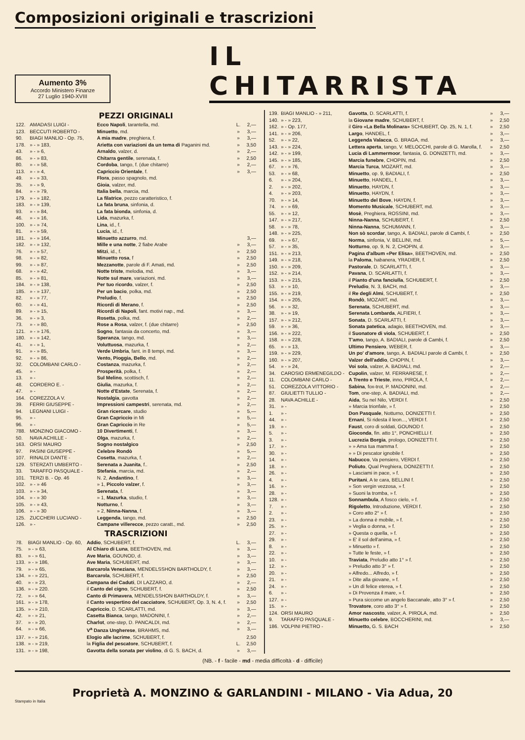Composizioni originali e trascrizioni
Aumento 3%
Accordo Ministero Finanze
27 Luglio 1940-XVIII
IL CHITARRISTA
PEZZI ORIGINALI
| 122. | AMADASI LUIGI - | Ecco Napoli , tarantella, md. | L. | 2,— |
| 123. | BECCUTI ROBERTO - | Minuetto , md. | » | 3,— |
| 90. | BIAGI MANLIO - Op. 75, | A mia madre , preghiera, f. | » | 3,— |
| 178. | » - » 183, | Arietta con variazioni da un tema di Paganini md. | » | 3,50 |
| 43. | » - » 6, | Arnaldo , valzer, d. | » | 2,— |
| 86. | » - » 83, | Chitarra gentile , serenata, f. | » | 2,50 |
| 80. | » - » 58, | Cordoba , tango, f. (due chitarre) | » | 2,— |
| 113. | » - » 4, | Capriccio Orientale , f. | » | 3,— |
| 49. | » - » 33, | Flora , passo spagnolo, md. | | |
| 35. | » - » 9, | Gioia , valzer, md. | | |
| 84. | » - » 79, | Italia bella , marcia, md. | | |
| 179. | » - » 182, | La filatrice , pezzo caratteristico, f. | | |
| 183. | » - » 139, | La fata bruna , sinfonia, d. | | |
| 93. | » - » 84, | La fata bionda , sinfonia, d. | | |
| 46. | » - » 16, | Lida , mazurka, f. | | |
| 100. | » - » 74, | Lina , id., f. | | |
| 81. | » - » 59, | Lucia , id., f. | | |
| 181. | » - » 164, | Minuetto azzurro , md. | | 3,— |
| 182. | » - » 132, | Mille e una notte , 2 fiabe Arabe | » | 3,— |
| 76. | » - » 57, | Mitzi , id., f. | » | 2,50 |
| 98. | » - » 82, | Minuetto rosa , f | » | 2,50 |
| 99. | » - » 87, | Mezzanotte , parole di F. Amati, md. | » | 2,50 |
| 68. | » - » 42, | Notte triste , melodia, md. | » | 3,— |
| 85. | » - » 81, | Notte sul mare , variazioni, md. | » | 3,— |
| 184. | » - » 138, | Per tuo ricordo , valzer, f. | » | 2,50 |
| 185. | » - » 137, | Per un bacio , polka, md. | » | 2,50 |
| 82. | » - » 77, | Preludio , f. | » | 2,50 |
| 60. | » - » 41, | Ricordi di Merano , f. | » | 2,50 |
| 89. | » - » 15, | Ricordi di Napoli , fant. motivi nap., md. | » | 3,— |
| 36. | » - » 3, | Rosetta , polka, md. | » | 2,— |
| 73. | » - » 80, | Rose a Rosa , valzer, f. (due chitarre) | » | 2,50 |
| 121. | » - » 176, | Sogno , fantasia da concerto, md. | » | 3,— |
| 180. | » - » 142, | Speranza , tango, md. | » | 3,— |
| 41. | » - » 1, | Voluttuosa , mazurka, f. | » | 2,— |
| 91. | » - » 85, | Verde Umbria , fant. in 8 tempi, md. | » | 3,— |
| 92. | » - » 86, | Vento, Pioggia, Bello , md. | » | 2,— |
| 32. | COLOMBANI CARLO - | Costanza , mazurka, f. | » | 2,— |
| 45. | » - | Prosperità , polka, f. | » | 2,— |
| 13. | » - | Sul Melino , scottisch, f. | » | 2,— |
| 48. | CORDERO E. - | Giulia , mazurka, f. | » | 2,— |
| 47. | » - | Notte d'Estate , Serenata, f. | » | 2,— |
| 164. | COREZZOLA V. | Nostalgia , gavotta | » | 2,— |
| 39. | FERRI GIUSEPPE - | Impressioni campestri , serenata, md. | » | 2,— |
| 94. | LEGNANI LUIGI - | Gran ricercare , studio | » | 5,— |
| 95. | » - | Gran Capriccio in Mi | » | 5,— |
| 96. | » - | Gran Capriccio in Re | » | 5,— |
| 788. | MONZINO GIACOMO - | 10 Divertimenti , f. | » | 3,— |
| 50. | NAVA ACHILLE - | Olga , mazurka, f. | » | 2,— |
| 163. | ORSI MAURO | Sogno nostalgico | » | 2,50 |
| 97. | PASINI GIUSEPPE - | Celebre Rondò | » | 5,— |
| 107. | RINALDI DANTE - | Cosetta , mazurka, f. | » | 2,— |
| 129. | STERZATI UMBERTO - | Serenata a Juanita , f.. | » | 2,50 |
| 33. | TARAFFO PASQUALE - | Stefania , marcia, md. | » | 2,— |
| 101. | TERZI B. - Op. 46 | N. 2, Andantino , f. | » | 3,— |
| 102. | » - » 46 | » 1, Piccolo valzer , f. | » | 3,— |
| 103. | » - » 34, | Serenata , f. | » | 3,— |
| 104. | » - » 30 | » 1, Mazurka , studio, f. | » | 3,— |
| 105. | » - » 43, | Notturno , f. | » | 3,— |
| 106. | » - » 30 | » 2, Ninna-Nanna , f. | » | 3,— |
| 125. | ZUCCHERI LUCIANO - | Leggenda , tango, md. | » | 2,50 |
| 126. | » - | Campane villerecce , pezzo caratt., md. | » | 2,50 |
TRASCRIZIONI
| 78. | BIAGI MANLIO - Op. 60, | Addio , SCHUBERT, f. | L. | 3,— |
| 75. | » - » 63, | Al Chiaro di Luna , BEETHOVEN, md. | » | 3,— |
| 83. | » - » 61, | Ave Maria , GOUNOD, d. | » | 3,— |
| 133. | » - » 186, | Ave Maria , SCHUBERT, md. | » | 3,— |
| 79. | » - » 65, | Barcarola Veneziana , MENDELSSHON BARTHOLDY, f. | » | 3,— |
| 134. | » - » 221, | Barcarola , SCHUBERT, f. | » | 2,50 |
| 40. | » - » 23, | Campana dei Caduti , DI LAZZARO, d. | » | 2,— |
| 136. | » - » 220. | il Canto del cigno , SCHUBERT, f. | » | 2,50 |
| 72. | » - » 64, | Canto di Primavera , MENDELSSHON BARTHOLDY, f. | » | 3,— |
| 161. | » - » 178, | il Canto vespertino del cacciatore , SCHUBERT, Op. 3, N. 4, f. | » | 2,50 |
| 135. | » - » 210, | Capriccio , D. SCARLATTI, md. | » | 3,— |
| 42. | » - » 21, | Casetta Bianca , tango, MADONINI, f. | » | 2,— |
| 37. | » - » 20, | Charlot , one-step, D. PANCALDI, md. | » | 2,— |
| 64. | » - » 66, | V<sup>a</sup> Danza Ungherese , BRAHMS, md. | » | 3,— |
| 137. | » - » 216, | Elogio alle lacrime , SCHUBERT, f. | | 2,50 |
| 138. | » - » 219, | la Figlia del pescatore , SCHUBERT, f. | L. | 2,50 |
| 131. | » - » 198, | Gavotta della sonata per violino , di G. S. BACH, d. | » | 3,— |
| 139. | BIAGI MANLIO - » 211, | Gavotta , D. SCARLATTI, f. | » | 3,— |
| 140. | » - » 223, | la Giovane madre , SCHUBERT, f. | » | 2,50 |
| 162. | » - Op. 177, | il Giro «La Bella Molinara» SCHUBERT, Op. 25, N. 1, f. | » | 2,50 |
| 141. | » - » 206, | Largo , HANDEL, f. | » | 3,— |
| 52. | » - » 22, | Leggenda Valacca , G. BRAGA, md. | » | 3,— |
| 143. | » - » 224, | Lettera aperta , tango, V. MELOCCHI, parole di G. Marolla, f. | » | 2,50 |
| 142. | » - » 199, | Lucia di Lammermoor , fantasia, G. DONIZETTI, md. | » | 3,— |
| 145. | » - » 185, | Marcia funebre , CHOPIN, md. | » | 2,50 |
| 67. | » - » 76, | Marcia Turca , MOZART, md. | » | 3,— |
| 53. | » - » 68, | Minuetto , op. 9, BADIALI, f. | » | 2,50 |
| 6. | » - » 204, | Minuetto , HANDEL, f. | » | 3,— |
| 2. | » - » 202, | Minuetto , HAYDN, f. | » | 3,— |
| 4. | » - » 203, | Minuetto , HAYDN, f. | » | 3,— |
| 70. | » - » 14, | Minuetto del Bove , HAYDN, f. | » | 3,— |
| 74. | » - » 69, | Momento Musicale , SCHUBERT, md. | » | 3,— |
| 55. | » - » 12, | Mosè , Preghiera, ROSSINI, md. | » | 3,— |
| 147. | » - » 217, | Ninna-Nanna , SCHUBERT, f. | » | 2,50 |
| 58. | » - » 78, | Ninna-Nanna , SCHUMANN, f. | » | 3,— |
| 148. | » - » 225, | Non sò scordar , tango, A. BADIALI, parole di Cambi, f. | » | 2,50 |
| 69. | » - » 67, | Norma , sinfonia, V. BELLINI, md. | » | 5,— |
| 57. | » - » 35, | Notturno , op. 9, N. 2, CHOPIN, d. | » | 3,— |
| 151. | » - » 213, | Pagina d'album «Per Elisa» , BEETHOVEN, md. | » | 2,50 |
| 149. | » - » 218, | la Paloma , habanera, YRADIER, f. | » | 2,50 |
| 150. | » - » 209, | Pastorale , D. SCARLATTI, f. | » | 3,— |
| 152. | » - » 214, | Pavana , D. SCARLATTI, f. | » | 3,— |
| 153. | » - » 215, | il Pianto d'una fanciulla , SCHUBERT, f. | » | 2,50 |
| 53. | » - » 10, | Preludio , N. 3, BACH, md. | » | 3,— |
| 155. | » - » 219, | il Re degli Almi , SCHUBERT, f. | » | 2,50 |
| 154. | » - » 205, | Rondò , MOZART, md. | » | 3,— |
| 56. | » - » 32, | Serenata , SCHUBERT, md. | » | 3,— |
| 38. | » - » 19, | Serenata Lombarda , ALFIERI, f. | » | 3,— |
| 157. | » - » 212, | Sonata , D. SCARLATTI, f. | » | 3,— |
| 59. | » - » 36, | Sonata patetica , adagio, BEETHOVEN, md. | » | 3,— |
| 156. | » - » 222, | il Suonatore di viola , SCHUBERT, f. | » | 2,50 |
| 158. | » - » 228, | T'amo , tango, A. BADIALI, parole di Cambi, f. | » | 2,50 |
| 65. | » - » 13, | Ultimo Pensiero , WEBER, f. | » | 3,— |
| 159. | » - » 229, | Un po' d'amore , tango, A. BADIALI parole di Cambi, f. | » | 2,50 |
| 160. | » - » 207, | Valzer dell'addio , CHOPIN, f. | » | 3,— |
| 54. | » - » 24, | Voi sola , valzer, A. BADIALI, md. | » | 2,— |
| 34. | CAROSIO ERMENEGILDO - | Cupolin , valzer, M. FERRARESE, f. | » | 2,— |
| 11. | COLOMBANI CARLO - | A Trento e Trieste , inno, PIROLA, f. | » | 2,— |
| 51. | COREZZOLA VITTORIO - | Sabina , fox-trot, P. MADONINI, md. | » | 2,— |
| 87. | GIULIETTI TULLIO - | Tom , one-step, A. BADIALI, md. | » | 2,— |
| 28. | NAVA ACHILLE - | Aida , Su nel Nilo, VERDI f. | » | 2,50 |
| 31. | » - | » Marcia trionfale, » f. | » | 2,50 |
| 1. | » - | Don Pasquale , Notturno, DONIZETTI f. | » | 2,50 |
| 44. | » - | Ernani , Si ridesta il leon..., VERDI f. | » | 2,50 |
| 19. | » - | Faust , coro di soldati, GOUNOD f. | » | 2,50 |
| 5. | » - | Gioconda , fin. atto 1°, PONCHIELLI f. | » | 2,50 |
| 3. | » - | Lucrezia Borgia , prologo, DONIZETTI f. | » | 2,50 |
| 17. | » - | » » Ama tua mamma f. | » | 2,50 |
| 30. | » - | » » Di pescator ignobile f. | » | 2,50 |
| 14. | » - | Nabucco , Va pensiero, VERDI f. | » | 2,50 |
| 18. | » - | Poliuto , Qual Preghiera, DONIZETTI f. | » | 2,50 |
| 26. | » - | » Lasciami in pace, » f. | » | 2,50 |
| 4. | » - | Puritani , A te cara, BELLINI f. | » | 2,50 |
| 16. | » - | » Son vergin vezzosa, » f. | » | 2,50 |
| 28. | » - | » Suoni la tromba, » f. | » | 2,50 |
| 128. | » - | Sonnambula , A fosco cielo, » f. | » | 2,50 |
| 7. | » - | Rigoletto , Introduzione, VERDI f. | » | 2,50 |
| 2. | » - | » Coro atto 2° » f. | » | 2,50 |
| 23. | » - | » La donna è mobile, » f. | » | 2,50 |
| 25. | » - | » Veglia o donna, » f. | » | 2,50 |
| 27. | » - | » Questa o quella, » f. | » | 2,50 |
| 29. | » - | » E' il sol dell'anima, » f. | » | 2,50 |
| 8. | » - | » Minuetto » f. | » | 2,50 |
| 22. | » - | » Tutte le feste, » f. | » | 2,50 |
| 10. | » - | Traviata , Preludio atto 1° » f. | » | 2,50 |
| 12. | » - | » Preludio atto 3° » f. | » | 2,50 |
| 20. | » - | » Alfredo... Alfredo, » f. | » | 2,50 |
| 21. | » - | » Dite alla giovane, » f. | » | 2,50 |
| 24. | » - | » Un dì felice eterea, » f. | » | 2,50 |
| 6. | » - | » Di Provenza il mare, » f. | » | 2,50 |
| 127. | » - | » Pura siccome un angelo Baccanale, atto 3° » f. | » | 2,50 |
| 15. | » - | Trovatore , coro atto 3° » f. | » | 2,50 |
| 124. | ORSI MAURO | Amor nascosto , valzer, A. PIROLA, md. | » | 2,50 |
| 9. | TARAFFO PASQUALE - | Minuetto celebre , BOCCHERINI, md. | » | 3,— |
| 186. | VOLPINI PIETRO - | Minuetto, G. S. BACH | » | 2,50 |
(NB. - f - facile - md - media difficoltà - d - difficile)
Proprietà A. MONZINO & GARLANDINI - MILANO - Via Adua, 20
Stampato in Italia